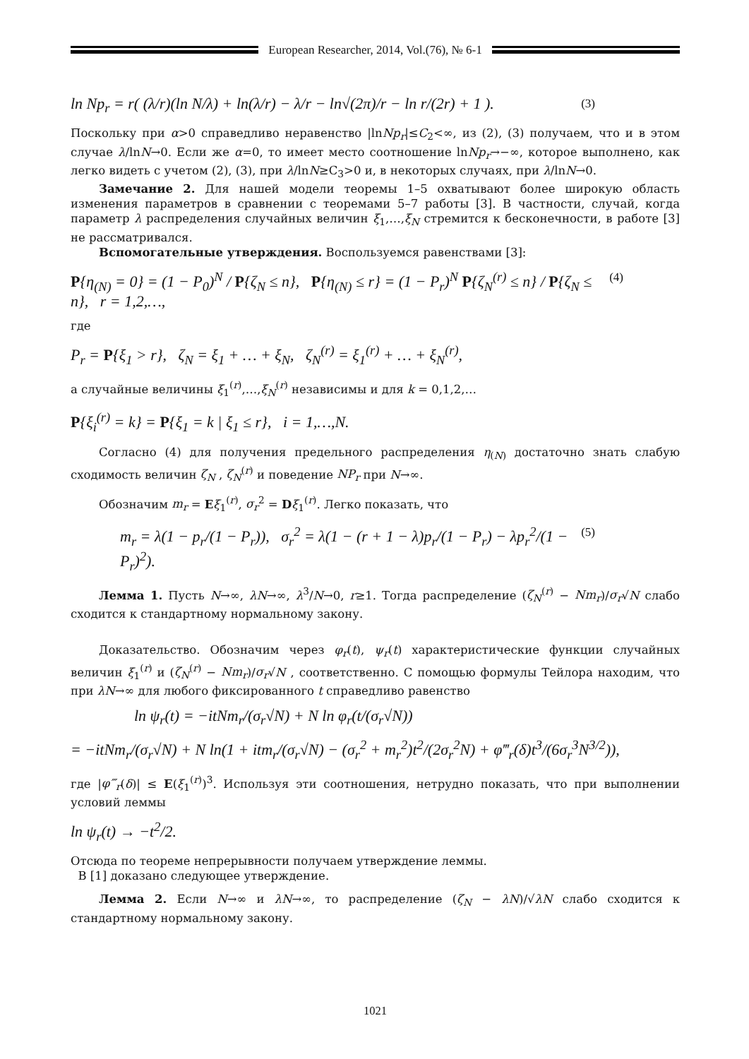European Researcher, 2014, Vol.(76), № 6-1
ln Np<sub>r</sub> = r( (λ/r)(ln N/λ) + ln(λ/r) − λ/r − ln√(2π)/r − ln r/(2r) + 1 ). (3)
Поскольку при α>0 справедливо неравенство |lnNp<sub>r</sub>|≤C<sub>2</sub><∞, из (2), (3) получаем, что и в этом случае λ/lnN→0. Если же α=0, то имеет место соотношение lnNp<sub>r</sub>→−∞, которое выполнено, как легко видеть с учетом (2), (3), при λ/lnN≥C<sub>3</sub>>0 и, в некоторых случаях, при λ/lnN→0.
Замечание 2. Для нашей модели теоремы 1–5 охватывают более широкую область изменения параметров в сравнении с теоремами 5–7 работы [3]. В частности, случай, когда параметр λ распределения случайных величин ξ<sub>1</sub>,…,ξ<sub>N</sub> стремится к бесконечности, в работе [3] не рассматривался.
Вспомогательные утверждения. Воспользуемся равенствами [3]:
P{η<sub>(N)</sub> = 0} = (1 − P<sub>0</sub>)<sup>N</sup> / P{ζ<sub>N</sub> ≤ n}, P{η<sub>(N)</sub> ≤ r} = (1 − P<sub>r</sub>)<sup>N</sup> P{ζ<sub>N</sub><sup>(r)</sup> ≤ n} / P{ζ<sub>N</sub> ≤ n}, r = 1,2,…, (4)
где
P<sub>r</sub> = P{ξ<sub>1</sub> > r}, ζ<sub>N</sub> = ξ<sub>1</sub> + … + ξ<sub>N</sub>, ζ<sub>N</sub><sup>(r)</sup> = ξ<sub>1</sub><sup>(r)</sup> + … + ξ<sub>N</sub><sup>(r)</sup>,
а случайные величины ξ<sub>1</sub><sup>(r)</sup>,…,ξ<sub>N</sub><sup>(r)</sup> независимы и для k = 0,1,2,…
P{ξ<sub>i</sub><sup>(r)</sup> = k} = P{ξ<sub>1</sub> = k | ξ<sub>1</sub> ≤ r}, i = 1,…,N.
Согласно (4) для получения предельного распределения η<sub>(N)</sub> достаточно знать слабую сходимость величин ζ<sub>N</sub> , ζ<sub>N</sub><sup>(r)</sup> и поведение NP<sub>r</sub> при N→∞.
Обозначим m<sub>r</sub> = Eξ<sub>1</sub><sup>(r)</sup>, σ<sub>r</sub><sup>2</sup> = Dξ<sub>1</sub><sup>(r)</sup>. Легко показать, что
m<sub>r</sub> = λ(1 − p<sub>r</sub>/(1 − P<sub>r</sub>)), σ<sub>r</sub><sup>2</sup> = λ(1 − (r + 1 − λ)p<sub>r</sub>/(1 − P<sub>r</sub>) − λp<sub>r</sub><sup>2</sup>/(1 − P<sub>r</sub>)<sup>2</sup>). (5)
Лемма 1. Пусть N→∞, λN→∞, λ<sup>3</sup>/N→0, r≥1. Тогда распределение (ζ<sub>N</sub><sup>(r)</sup> − Nm<sub>r</sub>)/σ<sub>r</sub>√N слабо сходится к стандартному нормальному закону.
Доказательство. Обозначим через φ<sub>r</sub>(t), ψ<sub>r</sub>(t) характеристические функции случайных величин ξ<sub>1</sub><sup>(r)</sup> и (ζ<sub>N</sub><sup>(r)</sup> − Nm<sub>r</sub>)/σ<sub>r</sub>√N , соответственно. С помощью формулы Тейлора находим, что при λN→∞ для любого фиксированного t справедливо равенство
ln ψ<sub>r</sub>(t) = −itNm<sub>r</sub>/(σ<sub>r</sub>√N) + N ln φ<sub>r</sub>(t/(σ<sub>r</sub>√N))
= −itNm<sub>r</sub>/(σ<sub>r</sub>√N) + N ln(1 + itm<sub>r</sub>/(σ<sub>r</sub>√N) − (σ<sub>r</sub><sup>2</sup> + m<sub>r</sub><sup>2</sup>)t<sup>2</sup>/(2σ<sub>r</sub><sup>2</sup>N) + φ‴<sub>r</sub>(δ)t<sup>3</sup>/(6σ<sub>r</sub><sup>3</sup>N<sup>3/2</sup>)),
где |φ‴<sub>r</sub>(δ)| ≤ E(ξ<sub>1</sub><sup>(r)</sup>)<sup>3</sup>. Используя эти соотношения, нетрудно показать, что при выполнении условий леммы
ln ψ<sub>r</sub>(t) → −t<sup>2</sup>/2.
Отсюда по теореме непрерывности получаем утверждение леммы.
В [1] доказано следующее утверждение.
Лемма 2. Если N→∞ и λN→∞, то распределение (ζ<sub>N</sub> − λN)/√λN слабо сходится к стандартному нормальному закону.
1021